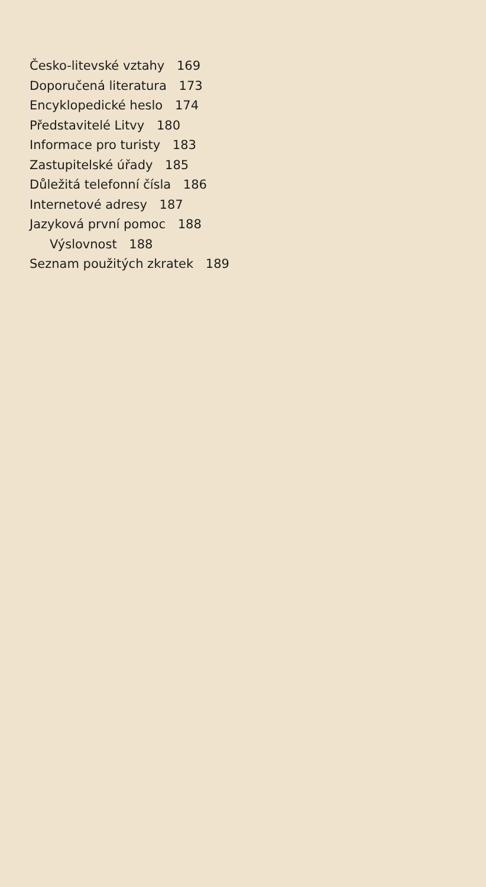Česko-litevské vztahy 169
Doporučená literatura 173
Encyklopedické heslo 174
Představitelé Litvy 180
Informace pro turisty 183
Zastupitelské úřady 185
Důležitá telefonní čísla 186
Internetové adresy 187
Jazyková první pomoc 188
Výslovnost 188
Seznam použitých zkratek 189